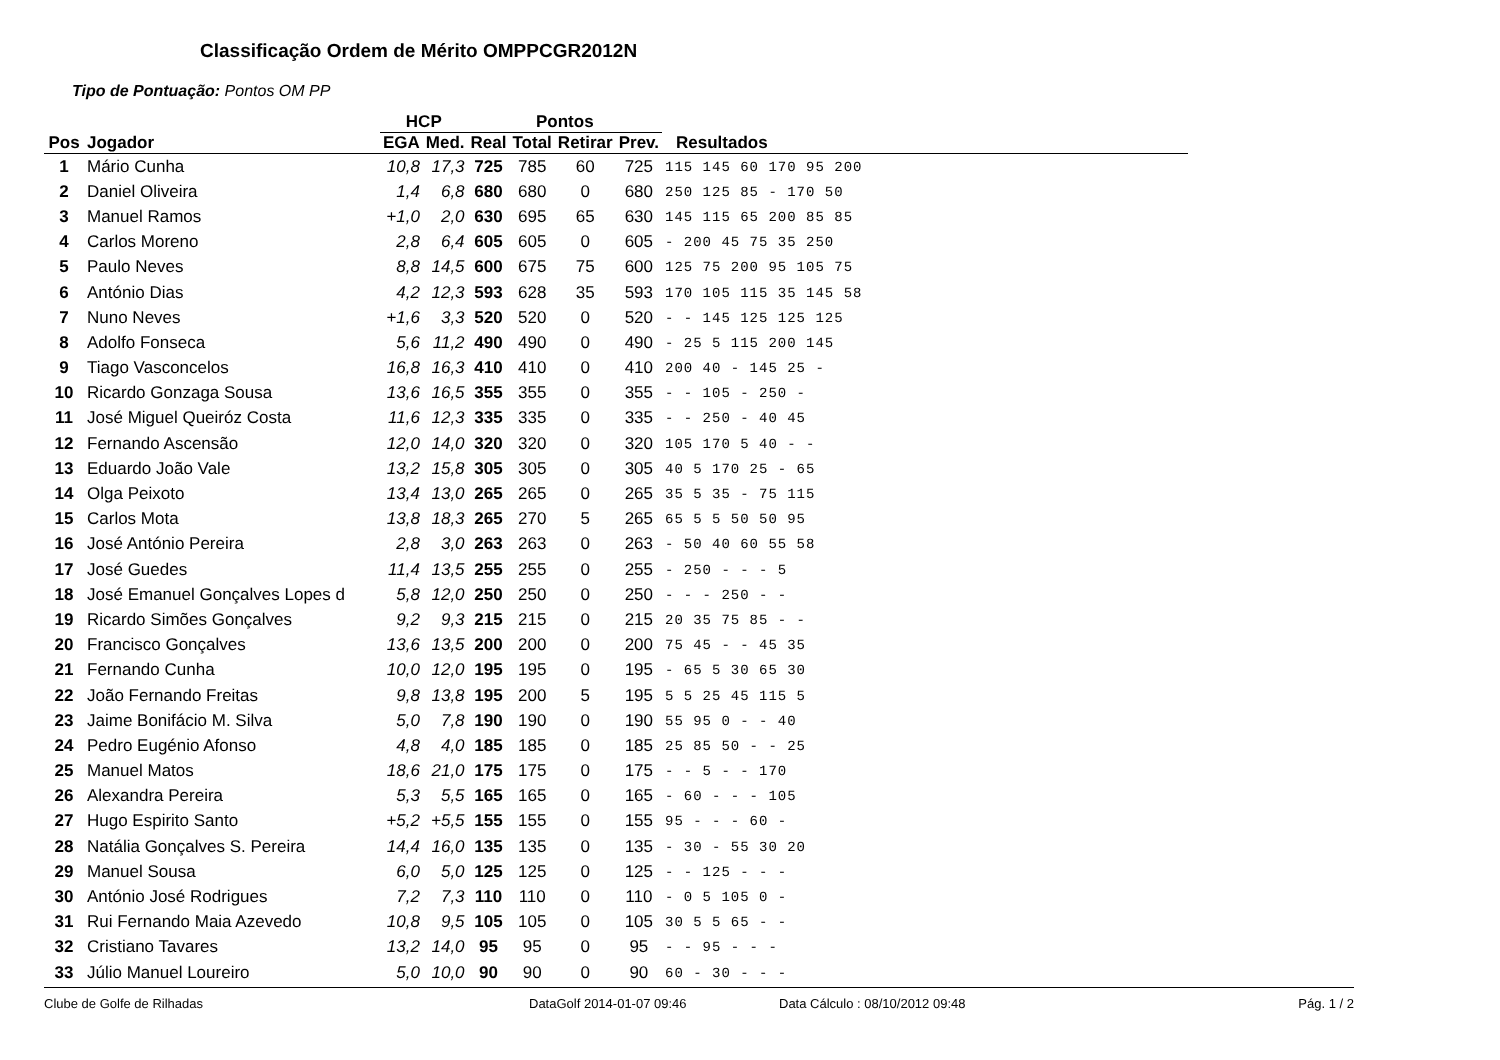Classificação Ordem de Mérito OMPPCGR2012N
Tipo de Pontuação: Pontos OM PP
| | | HCP | | Pontos | | | | |
| --- | --- | --- | --- | --- | --- | --- | --- | --- |
| Pos | Jogador | EGA | Med. | Real | Total | Retirar | Prev. | Resultados |
| 1 | Mário Cunha | 10,8 | 17,3 | 725 | 785 | 60 | 725 | 115 145 60 170 95 200 |
| 2 | Daniel Oliveira | 1,4 | 6,8 | 680 | 680 | 0 | 680 | 250 125 85 - 170 50 |
| 3 | Manuel Ramos | +1,0 | 2,0 | 630 | 695 | 65 | 630 | 145 115 65 200 85 85 |
| 4 | Carlos Moreno | 2,8 | 6,4 | 605 | 605 | 0 | 605 | - 200 45 75 35 250 |
| 5 | Paulo Neves | 8,8 | 14,5 | 600 | 675 | 75 | 600 | 125 75 200 95 105 75 |
| 6 | António Dias | 4,2 | 12,3 | 593 | 628 | 35 | 593 | 170 105 115 35 145 58 |
| 7 | Nuno Neves | +1,6 | 3,3 | 520 | 520 | 0 | 520 | - - 145 125 125 125 |
| 8 | Adolfo Fonseca | 5,6 | 11,2 | 490 | 490 | 0 | 490 | - 25 5 115 200 145 |
| 9 | Tiago Vasconcelos | 16,8 | 16,3 | 410 | 410 | 0 | 410 | 200 40 - 145 25 - |
| 10 | Ricardo Gonzaga Sousa | 13,6 | 16,5 | 355 | 355 | 0 | 355 | - - 105 - 250 - |
| 11 | José Miguel Queiróz Costa | 11,6 | 12,3 | 335 | 335 | 0 | 335 | - - 250 - 40 45 |
| 12 | Fernando Ascensão | 12,0 | 14,0 | 320 | 320 | 0 | 320 | 105 170 5 40 - - |
| 13 | Eduardo João Vale | 13,2 | 15,8 | 305 | 305 | 0 | 305 | 40 5 170 25 - 65 |
| 14 | Olga Peixoto | 13,4 | 13,0 | 265 | 265 | 0 | 265 | 35 5 35 - 75 115 |
| 15 | Carlos Mota | 13,8 | 18,3 | 265 | 270 | 5 | 265 | 65 5 5 50 50 95 |
| 16 | José António Pereira | 2,8 | 3,0 | 263 | 263 | 0 | 263 | - 50 40 60 55 58 |
| 17 | José Guedes | 11,4 | 13,5 | 255 | 255 | 0 | 255 | - 250 - - - 5 |
| 18 | José Emanuel Gonçalves Lopes d | 5,8 | 12,0 | 250 | 250 | 0 | 250 | - - - 250 - - |
| 19 | Ricardo Simões Gonçalves | 9,2 | 9,3 | 215 | 215 | 0 | 215 | 20 35 75 85 - - |
| 20 | Francisco Gonçalves | 13,6 | 13,5 | 200 | 200 | 0 | 200 | 75 45 - - 45 35 |
| 21 | Fernando Cunha | 10,0 | 12,0 | 195 | 195 | 0 | 195 | - 65 5 30 65 30 |
| 22 | João Fernando Freitas | 9,8 | 13,8 | 195 | 200 | 5 | 195 | 5 5 25 45 115 5 |
| 23 | Jaime Bonifácio M. Silva | 5,0 | 7,8 | 190 | 190 | 0 | 190 | 55 95 0 - - 40 |
| 24 | Pedro Eugénio Afonso | 4,8 | 4,0 | 185 | 185 | 0 | 185 | 25 85 50 - - 25 |
| 25 | Manuel Matos | 18,6 | 21,0 | 175 | 175 | 0 | 175 | - - 5 - - 170 |
| 26 | Alexandra Pereira | 5,3 | 5,5 | 165 | 165 | 0 | 165 | - 60 - - - 105 |
| 27 | Hugo Espirito Santo | +5,2 | +5,5 | 155 | 155 | 0 | 155 | 95 - - - 60 - |
| 28 | Natália Gonçalves S. Pereira | 14,4 | 16,0 | 135 | 135 | 0 | 135 | - 30 - 55 30 20 |
| 29 | Manuel Sousa | 6,0 | 5,0 | 125 | 125 | 0 | 125 | - - 125 - - - |
| 30 | António José Rodrigues | 7,2 | 7,3 | 110 | 110 | 0 | 110 | - 0 5 105 0 - |
| 31 | Rui Fernando Maia Azevedo | 10,8 | 9,5 | 105 | 105 | 0 | 105 | 30 5 5 65 - - |
| 32 | Cristiano Tavares | 13,2 | 14,0 | 95 | 95 | 0 | 95 | - - 95 - - - |
| 33 | Júlio Manuel Loureiro | 5,0 | 10,0 | 90 | 90 | 0 | 90 | 60 - 30 - - - |
Clube de Golfe de Rilhadas DataGolf 2014-01-07 09:46 Data Cálculo : 08/10/2012 09:48 Pág. 1 / 2